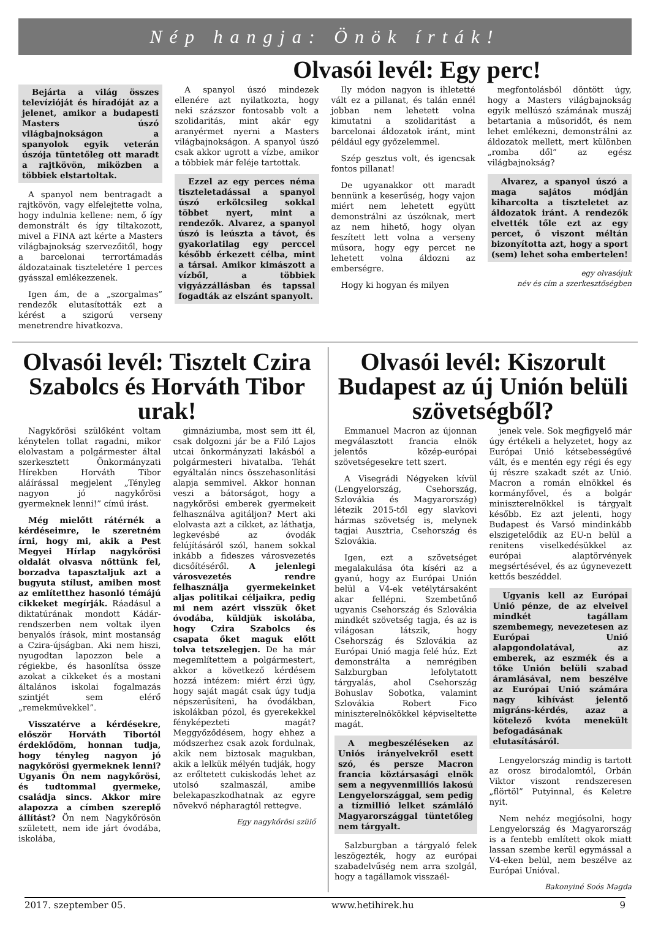Nép hangja: Önök írták!
Olvasói levél: Egy perc!
Bejárta a világ összes televízióját és híradóját az a jelenet, amikor a budapesti Masters úszó világbajnokságon a spanyolok egyik veterán úszója tüntetőleg ott maradt a rajtkövön, miközben a többiek elstartoltak.
A spanyol nem bentragadt a rajtkövön, vagy elfelejtette volna, hogy indulnia kellene: nem, ő így demonstrált és így tiltakozott, mivel a FINA azt kérte a Masters világbajnokság szervezőitől, hogy a barcelonai terrortámadás áldozatainak tiszteletére 1 perces gyásszal emlékezzenek.
Igen ám, de a „szorgalmas” rendezők elutasították ezt a kérést a szigorú verseny menetrendre hivatkozva.
A spanyol úszó mindezek ellenére azt nyilatkozta, hogy neki százszor fontosabb volt a szolidaritás, mint akár egy aranyérmet nyerni a Masters világbajnokságon. A spanyol úszó csak akkor ugrott a vízbe, amikor a többiek már feléje tartottak.
Ezzel az egy perces néma tiszteletadással a spanyol úszó erkölcsileg sokkal többet nyert, mint a rendezők. Alvarez, a spanyol úszó is leúszta a távot, és gyakorlatilag egy perccel később érkezett célba, mint a társai. Amikor kimászott a vízből, a többiek vigyázzállásban és tapssal fogadták az elszánt spanyolt.
Ily módon nagyon is ihletetté vált ez a pillanat, és talán ennél jobban nem lehetett volna kimutatni a szolidaritást a barcelonai áldozatok iránt, mint például egy győzelemmel.
Szép gesztus volt, és igencsak fontos pillanat!
De ugyanakkor ott maradt bennünk a keserűség, hogy vajon miért nem lehetett együtt demonstrálni az úszóknak, mert az nem hihető, hogy olyan feszített lett volna a verseny műsora, hogy egy percet ne lehetett volna áldozni az emberségre.
Hogy ki hogyan és milyen
megfontolásból döntött úgy, hogy a Masters világbajnokság egyik mellúszó számának muszáj betartania a műsoridőt, és nem lehet emlékezni, demonstrálni az áldozatok mellett, mert különben „romba dől” az egész világbajnokság?
Alvarez, a spanyol úszó a maga sajátos módján kiharcolta a tiszteletet az áldozatok iránt. A rendezők elvették tőle ezt az egy percet, ő viszont méltán bizonyította azt, hogy a sport (sem) lehet soha embertelen!
egy olvasójuk
név és cím a szerkesztőségben
Olvasói levél: Tisztelt Czira Szabolcs és Horváth Tibor urak!
Nagykőrösi szülőként voltam kénytelen tollat ragadni, mikor elolvastam a polgármester által szerkesztett Önkormányzati Hírekben Horváth Tibor aláírással megjelent „Tényleg nagyon jó nagykőrösi gyermeknek lenni!” című írást.
Még mielőtt rátérnék a kérdéseimre, le szeretném írni, hogy mi, akik a Pest Megyei Hírlap nagykőrösi oldalát olvasva nőttünk fel, borzadva tapasztaljuk azt a bugyuta stílust, amiben most az említetthez hasonló témájú cikkeket megírják. Ráadásul a diktatúrának mondott Kádár-rendszerben nem voltak ilyen benyalós írások, mint mostanság a Czira-újságban. Aki nem hiszi, nyugodtan lapozzon bele a régiekbe, és hasonlítsa össze azokat a cikkeket és a mostani általános iskolai fogalmazás szintjét sem elérő „remekművekkel”.
Visszatérve a kérdésekre, először Horváth Tibortól érdeklődöm, honnan tudja, hogy tényleg nagyon jó nagykőrösi gyermeknek lenni? Ugyanis Ön nem nagykőrösi, és tudtommal gyermeke, családja sincs. Akkor mire alapozza a címben szereplő állítást? Ön nem Nagykőrösön született, nem ide járt óvodába, iskolába,
gimnáziumba, most sem itt él, csak dolgozni jár be a Filó Lajos utcai önkormányzati lakásból a polgármesteri hivatalba. Tehát egyáltalán nincs összehasonlítási alapja semmivel. Akkor honnan veszi a bátorságot, hogy a nagykőrösi emberek gyermekeit felhasználva agitáljon? Mert aki elolvasta azt a cikket, az láthatja, legkevésbé az óvodák felújításáról szól, hanem sokkal inkább a fideszes városvezetés dicsőítéséről. A jelenlegi városvezetés rendre felhasználja gyermekeinket aljas politikai céljaikra, pedig mi nem azért visszük őket óvodába, küldjük iskolába, hogy Czira Szabolcs és csapata őket maguk előtt tolva tetszelegjen. De ha már megemlítettem a polgármestert, akkor a következő kérdésem hozzá intézem: miért érzi úgy, hogy saját magát csak úgy tudja népszerűsíteni, ha óvodákban, iskolákban pózol, és gyerekekkel fényképezteti magát? Meggyőződésem, hogy ehhez a módszerhez csak azok fordulnak, akik nem biztosak magukban, akik a lelkük mélyén tudják, hogy az erőltetett cukiskodás lehet az utolsó szalmaszál, amibe belekapaszkodhatnak az egyre növekvő népharagtól rettegve.
Egy nagykőrösi szülő
Olvasói levél: Kiszorult Budapest az új Unión belüli szövetségből?
Emmanuel Macron az újonnan megválasztott francia elnök jelentős közép-európai szövetségesekre tett szert.
A Visegrádi Négyeken kívül (Lengyelország, Csehország, Szlovákia és Magyarország) létezik 2015-től egy slavkovi hármas szövetség is, melynek tagjai Ausztria, Csehország és Szlovákia.
Igen, ezt a szövetséget megalakulása óta kíséri az a gyanú, hogy az Európai Unión belül a V4-ek vetélytársaként akar fellépni. Szembetűnő ugyanis Csehország és Szlovákia mindkét szövetség tagja, és az is világosan látszik, hogy Csehország és Szlovákia az Európai Unió magja felé húz. Ezt demonstrálta a nemrégiben Salzburgban lefolytatott tárgyalás, ahol Csehország Bohuslav Sobotka, valamint Szlovákia Robert Fico miniszterelnökökkel képviseltette magát.
A megbeszéléseken az Uniós irányelvekről esett szó, és persze Macron francia köztársasági elnök sem a negyvenmilliós lakosú Lengyelországgal, sem pedig a tízmillió lelket számláló Magyarországgal tüntetőleg nem tárgyalt.
Salzburgban a tárgyaló felek leszögezték, hogy az európai szabadelvűség nem arra szolgál, hogy a tagállamok visszaél-
jenek vele. Sok megfigyelő már úgy értékeli a helyzetet, hogy az Európai Unió kétsebességűvé vált, és e mentén egy régi és egy új részre szakadt szét az Unió. Macron a román elnökkel és kormányfővel, és a bolgár miniszterelnökkel is tárgyalt később. Ez azt jelenti, hogy Budapest és Varsó mindinkább elszigetelődik az EU-n belül a renitens viselkedésükkel az európai alaptörvények megsértésével, és az úgynevezett kettős beszéddel.
Ugyanis kell az Európai Unió pénze, de az elveivel mindkét tagállam szembemegy, nevezetesen az Európai Unió alapgondolatával, az emberek, az eszmék és a tőke Unión belüli szabad áramlásával, nem beszélve az Európai Unió számára nagy kihívást jelentő migráns-kérdés, azaz a kötelező kvóta menekült befogadásának elutasításáról.
Lengyelország mindig is tartott az orosz birodalomtól, Orbán Viktor viszont rendszeresen „flörtöl” Putyinnal, és Keletre nyit.
Nem nehéz megjósolni, hogy Lengyelország és Magyarország is a fentebb említett okok miatt lassan szembe kerül egymással a V4-eken belül, nem beszélve az Európai Unióval.
Bakonyiné Soós Magda
2017. szeptember 05. www.hetihirek.hu 9